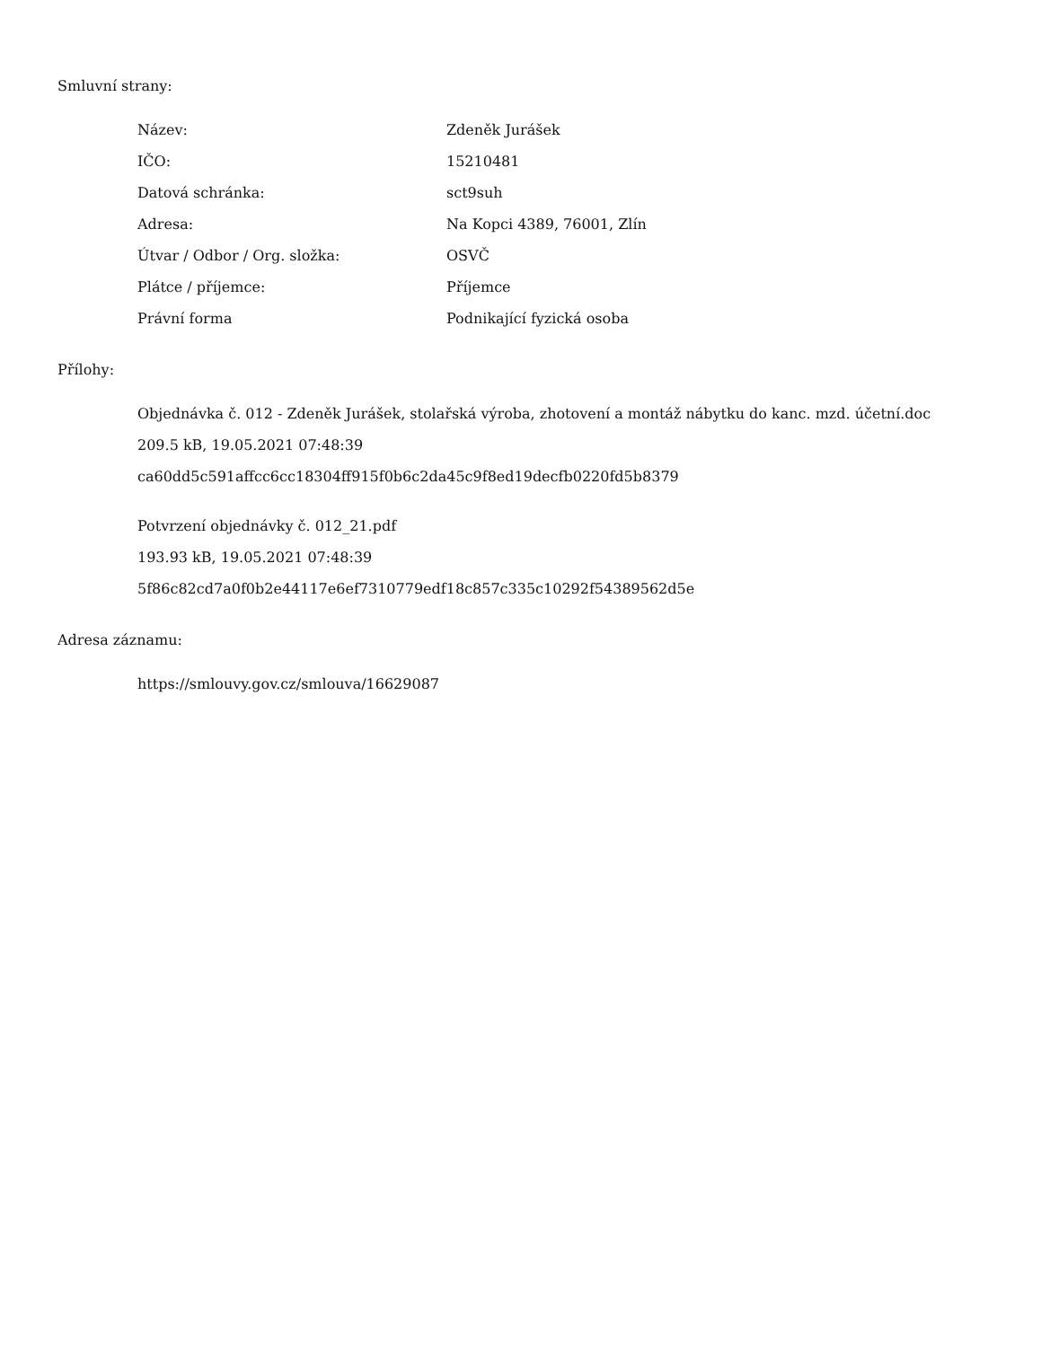Smluvní strany:
| Název: | Zdeněk Jurášek |
| IČO: | 15210481 |
| Datová schránka: | sct9suh |
| Adresa: | Na Kopci 4389, 76001, Zlín |
| Útvar / Odbor / Org. složka: | OSVČ |
| Plátce / příjemce: | Příjemce |
| Právní forma | Podnikající fyzická osoba |
Přílohy:
Objednávka č. 012 - Zdeněk Jurášek, stolařská výroba, zhotovení a montáž nábytku do kanc. mzd. účetní.doc
209.5 kB, 19.05.2021 07:48:39
ca60dd5c591affcc6cc18304ff915f0b6c2da45c9f8ed19decfb0220fd5b8379
Potvrzení objednávky č. 012_21.pdf
193.93 kB, 19.05.2021 07:48:39
5f86c82cd7a0f0b2e44117e6ef7310779edf18c857c335c10292f54389562d5e
Adresa záznamu:
https://smlouvy.gov.cz/smlouva/16629087